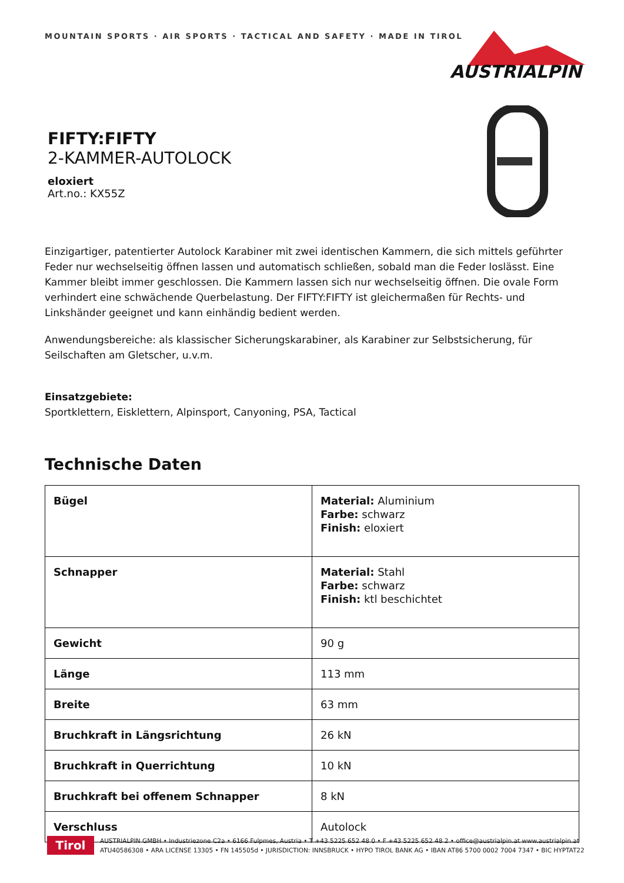MOUNTAIN SPORTS · AIR SPORTS · TACTICAL AND SAFETY · MADE IN TIROL
AUSTRIALPIN
FIFTY:FIFTY
2-KAMMER-AUTOLOCK
eloxiert
Art.no.: KX55Z
Einzigartiger, patentierter Autolock Karabiner mit zwei identischen Kammern, die sich mittels geführter Feder nur wechselseitig öffnen lassen und automatisch schließen, sobald man die Feder loslässt. Eine Kammer bleibt immer geschlossen. Die Kammern lassen sich nur wechselseitig öffnen. Die ovale Form verhindert eine schwächende Querbelastung. Der FIFTY:FIFTY ist gleichermaßen für Rechts- und Linkshänder geeignet und kann einhändig bedient werden.
Anwendungsbereiche: als klassischer Sicherungskarabiner, als Karabiner zur Selbstsicherung, für Seilschaften am Gletscher, u.v.m.
Einsatzgebiete:
Sportklettern, Eisklettern, Alpinsport, Canyoning, PSA, Tactical
Technische Daten
| Bügel | Material: Aluminium Farbe: schwarz Finish: eloxiert |
| Schnapper | Material: Stahl Farbe: schwarz Finish: ktl beschichtet |
| Gewicht | 90 g |
| Länge | 113 mm |
| Breite | 63 mm |
| Bruchkraft in Längsrichtung | 26 kN |
| Bruchkraft in Querrichtung | 10 kN |
| Bruchkraft bei offenem Schnapper | 8 kN |
| Verschluss | Autolock |
Tirol
AUSTRIALPIN GMBH • Industriezone C2a • 6166 Fulpmes, Austria • T +43 5225 652 48 0 • F +43 5225 652 48 2 • office@austrialpin.at www.austrialpin.at
ATU40586308 • ARA LICENSE 13305 • FN 145505d • JURISDICTION: INNSBRUCK • HYPO TIROL BANK AG • IBAN AT86 5700 0002 7004 7347 • BIC HYPTAT22